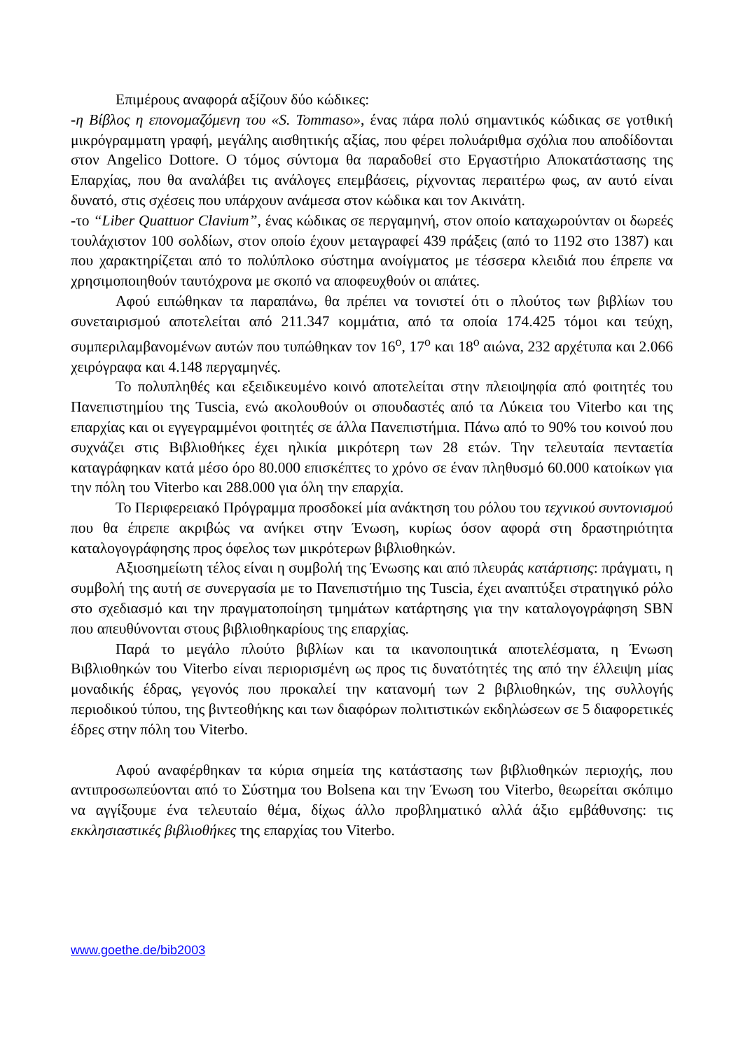Επιμέρους αναφορά αξίζουν δύο κώδικες:
-η Βίβλος η επονομαζόμενη του «S. Tommaso», ένας πάρα πολύ σημαντικός κώδικας σε γοτθική μικρόγραμματη γραφή, μεγάλης αισθητικής αξίας, που φέρει πολυάριθμα σχόλια που αποδίδονται στον Angelico Dottore. Ο τόμος σύντομα θα παραδοθεί στο Εργαστήριο Αποκατάστασης της Επαρχίας, που θα αναλάβει τις ανάλογες επεμβάσεις, ρίχνοντας περαιτέρω φως, αν αυτό είναι δυνατό, στις σχέσεις που υπάρχουν ανάμεσα στον κώδικα και τον Ακινάτη.
-το “Liber Quattuor Clavium”, ένας κώδικας σε περγαμηνή, στον οποίο καταχωρούνταν οι δωρεές τουλάχιστον 100 σολδίων, στον οποίο έχουν μεταγραφεί 439 πράξεις (από το 1192 στο 1387) και που χαρακτηρίζεται από το πολύπλοκο σύστημα ανοίγματος με τέσσερα κλειδιά που έπρεπε να χρησιμοποιηθούν ταυτόχρονα με σκοπό να αποφευχθούν οι απάτες.
Αφού ειπώθηκαν τα παραπάνω, θα πρέπει να τονιστεί ότι ο πλούτος των βιβλίων του συνεταιρισμού αποτελείται από 211.347 κομμάτια, από τα οποία 174.425 τόμοι και τεύχη, συμπεριλαμβανομένων αυτών που τυπώθηκαν τον 16<sup>ο</sup>, 17<sup>ο</sup> και 18<sup>ο</sup> αιώνα, 232 αρχέτυπα και 2.066 χειρόγραφα και 4.148 περγαμηνές.
Το πολυπληθές και εξειδικευμένο κοινό αποτελείται στην πλειοψηφία από φοιτητές του Πανεπιστημίου της Tuscia, ενώ ακολουθούν οι σπουδαστές από τα Λύκεια του Viterbo και της επαρχίας και οι εγγεγραμμένοι φοιτητές σε άλλα Πανεπιστήμια. Πάνω από το 90% του κοινού που συχνάζει στις Βιβλιοθήκες έχει ηλικία μικρότερη των 28 ετών. Την τελευταία πενταετία καταγράφηκαν κατά μέσο όρο 80.000 επισκέπτες το χρόνο σε έναν πληθυσμό 60.000 κατοίκων για την πόλη του Viterbo και 288.000 για όλη την επαρχία.
Το Περιφερειακό Πρόγραμμα προσδοκεί μία ανάκτηση του ρόλου του τεχνικού συντονισμού που θα έπρεπε ακριβώς να ανήκει στην Ένωση, κυρίως όσον αφορά στη δραστηριότητα καταλογογράφησης προς όφελος των μικρότερων βιβλιοθηκών.
Αξιοσημείωτη τέλος είναι η συμβολή της Ένωσης και από πλευράς κατάρτισης: πράγματι, η συμβολή της αυτή σε συνεργασία με το Πανεπιστήμιο της Tuscia, έχει αναπτύξει στρατηγικό ρόλο στο σχεδιασμό και την πραγματοποίηση τμημάτων κατάρτησης για την καταλογογράφηση SBN που απευθύνονται στους βιβλιοθηκαρίους της επαρχίας.
Παρά το μεγάλο πλούτο βιβλίων και τα ικανοποιητικά αποτελέσματα, η Ένωση Βιβλιοθηκών του Viterbo είναι περιορισμένη ως προς τις δυνατότητές της από την έλλειψη μίας μοναδικής έδρας, γεγονός που προκαλεί την κατανομή των 2 βιβλιοθηκών, της συλλογής περιοδικού τύπου, της βιντεοθήκης και των διαφόρων πολιτιστικών εκδηλώσεων σε 5 διαφορετικές έδρες στην πόλη του Viterbo.
Αφού αναφέρθηκαν τα κύρια σημεία της κατάστασης των βιβλιοθηκών περιοχής, που αντιπροσωπεύονται από το Σύστημα του Bolsena και την Ένωση του Viterbo, θεωρείται σκόπιμο να αγγίξουμε ένα τελευταίο θέμα, δίχως άλλο προβληματικό αλλά άξιο εμβάθυνσης: τις εκκλησιαστικές βιβλιοθήκες της επαρχίας του Viterbo.
www.goethe.de/bib2003